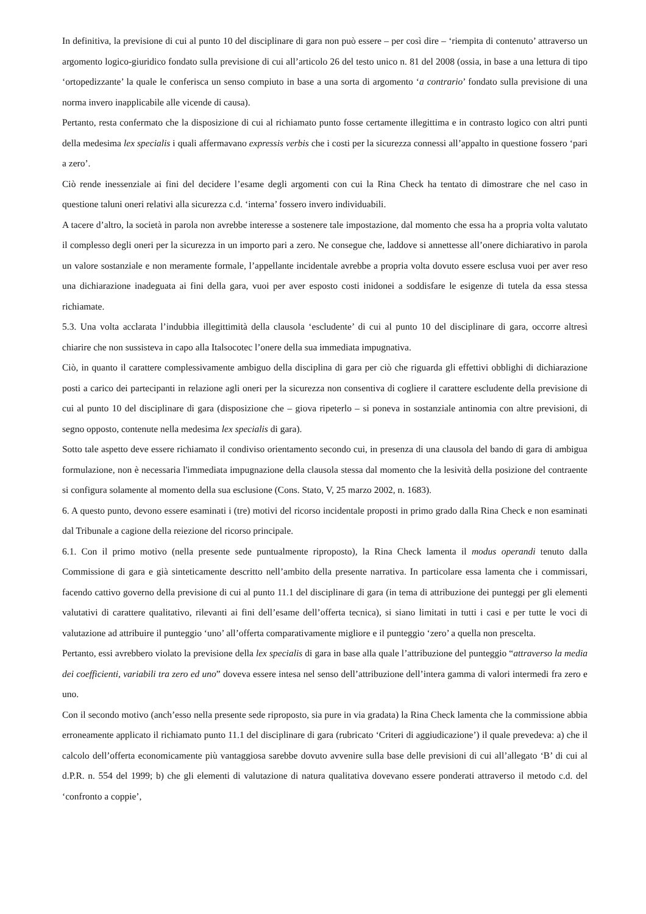In definitiva, la previsione di cui al punto 10 del disciplinare di gara non può essere – per così dire – ‘riempita di contenuto’ attraverso un argomento logico-giuridico fondato sulla previsione di cui all’articolo 26 del testo unico n. 81 del 2008 (ossia, in base a una lettura di tipo ‘ortopedizzante’ la quale le conferisca un senso compiuto in base a una sorta di argomento ‘a contrario’ fondato sulla previsione di una norma invero inapplicabile alle vicende di causa).
Pertanto, resta confermato che la disposizione di cui al richiamato punto fosse certamente illegittima e in contrasto logico con altri punti della medesima lex specialis i quali affermavano expressis verbis che i costi per la sicurezza connessi all’appalto in questione fossero ‘pari a zero’.
Ciò rende inessenziale ai fini del decidere l’esame degli argomenti con cui la Rina Check ha tentato di dimostrare che nel caso in questione taluni oneri relativi alla sicurezza c.d. ‘interna’ fossero invero individuabili.
A tacere d’altro, la società in parola non avrebbe interesse a sostenere tale impostazione, dal momento che essa ha a propria volta valutato il complesso degli oneri per la sicurezza in un importo pari a zero. Ne consegue che, laddove si annettesse all’onere dichiarativo in parola un valore sostanziale e non meramente formale, l’appellante incidentale avrebbe a propria volta dovuto essere esclusa vuoi per aver reso una dichiarazione inadeguata ai fini della gara, vuoi per aver esposto costi inidonei a soddisfare le esigenze di tutela da essa stessa richiamate.
5.3. Una volta acclarata l’indubbia illegittimità della clausola ‘escludente’ di cui al punto 10 del disciplinare di gara, occorre altresì chiarire che non sussisteva in capo alla Italsocotec l’onere della sua immediata impugnativa.
Ciò, in quanto il carattere complessivamente ambiguo della disciplina di gara per ciò che riguarda gli effettivi obblighi di dichiarazione posti a carico dei partecipanti in relazione agli oneri per la sicurezza non consentiva di cogliere il carattere escludente della previsione di cui al punto 10 del disciplinare di gara (disposizione che – giova ripeterlo – si poneva in sostanziale antinomia con altre previsioni, di segno opposto, contenute nella medesima lex specialis di gara).
Sotto tale aspetto deve essere richiamato il condiviso orientamento secondo cui, in presenza di una clausola del bando di gara di ambigua formulazione, non è necessaria l'immediata impugnazione della clausola stessa dal momento che la lesività della posizione del contraente si configura solamente al momento della sua esclusione (Cons. Stato, V, 25 marzo 2002, n. 1683).
6. A questo punto, devono essere esaminati i (tre) motivi del ricorso incidentale proposti in primo grado dalla Rina Check e non esaminati dal Tribunale a cagione della reiezione del ricorso principale.
6.1. Con il primo motivo (nella presente sede puntualmente riproposto), la Rina Check lamenta il modus operandi tenuto dalla Commissione di gara e già sinteticamente descritto nell’ambito della presente narrativa. In particolare essa lamenta che i commissari, facendo cattivo governo della previsione di cui al punto 11.1 del disciplinare di gara (in tema di attribuzione dei punteggi per gli elementi valutativi di carattere qualitativo, rilevanti ai fini dell’esame dell’offerta tecnica), si siano limitati in tutti i casi e per tutte le voci di valutazione ad attribuire il punteggio ‘uno’ all’offerta comparativamente migliore e il punteggio ‘zero’ a quella non prescelta.
Pertanto, essi avrebbero violato la previsione della lex specialis di gara in base alla quale l’attribuzione del punteggio “attraverso la media dei coefficienti, variabili tra zero ed uno” doveva essere intesa nel senso dell’attribuzione dell’intera gamma di valori intermedi fra zero e uno.
Con il secondo motivo (anch’esso nella presente sede riproposto, sia pure in via gradata) la Rina Check lamenta che la commissione abbia erroneamente applicato il richiamato punto 11.1 del disciplinare di gara (rubricato ‘Criteri di aggiudicazione’) il quale prevedeva: a) che il calcolo dell’offerta economicamente più vantaggiosa sarebbe dovuto avvenire sulla base delle previsioni di cui all’allegato ‘B’ di cui al d.P.R. n. 554 del 1999; b) che gli elementi di valutazione di natura qualitativa dovevano essere ponderati attraverso il metodo c.d. del ‘confronto a coppie’,